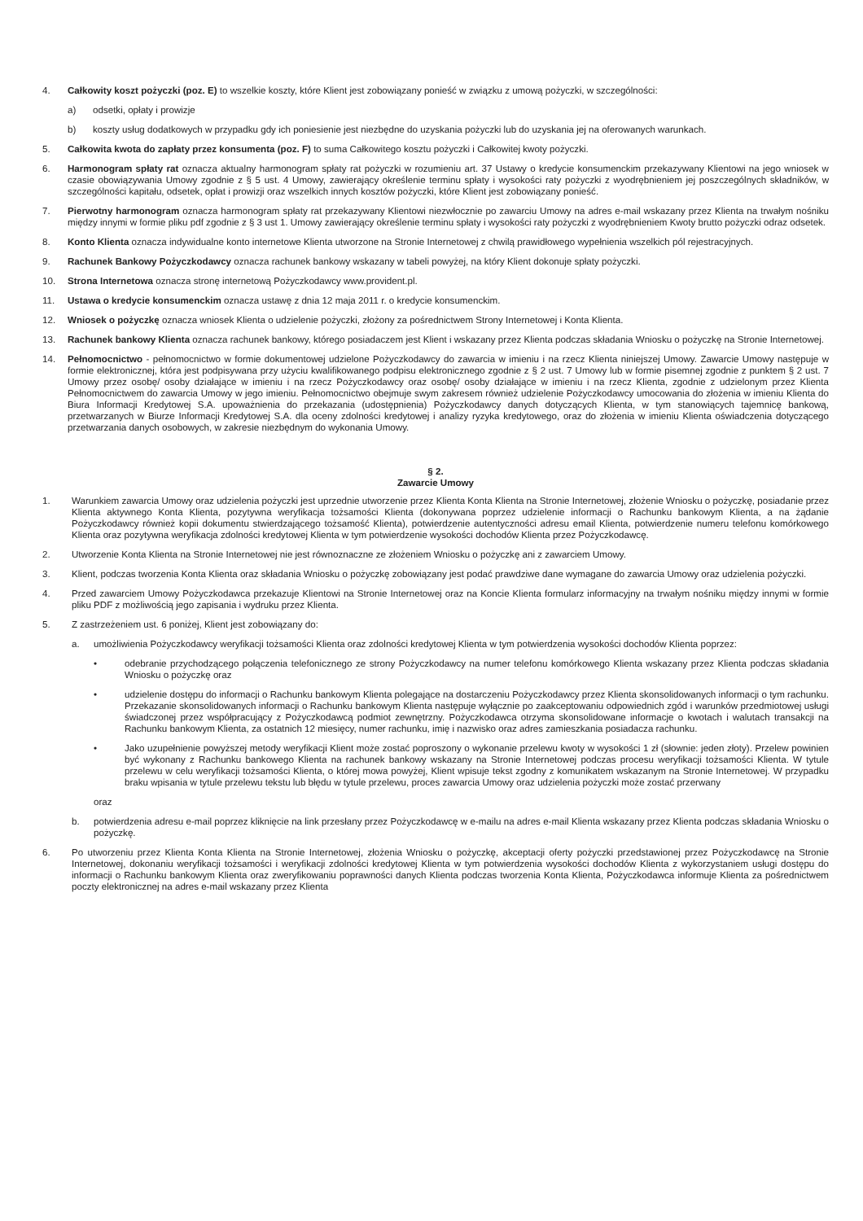4. Całkowity koszt pożyczki (poz. E) to wszelkie koszty, które Klient jest zobowiązany ponieść w związku z umową pożyczki, w szczególności:
a) odsetki, opłaty i prowizje
b) koszty usług dodatkowych w przypadku gdy ich poniesienie jest niezbędne do uzyskania pożyczki lub do uzyskania jej na oferowanych warunkach.
5. Całkowita kwota do zapłaty przez konsumenta (poz. F) to suma Całkowitego kosztu pożyczki i Całkowitej kwoty pożyczki.
6. Harmonogram spłaty rat oznacza aktualny harmonogram spłaty rat pożyczki w rozumieniu art. 37 Ustawy o kredycie konsumenckim przekazywany Klientowi na jego wniosek w czasie obowiązywania Umowy zgodnie z § 5 ust. 4 Umowy, zawierający określenie terminu spłaty i wysokości raty pożyczki z wyodrębnieniem jej poszczególnych składników, w szczególności kapitału, odsetek, opłat i prowizji oraz wszelkich innych kosztów pożyczki, które Klient jest zobowiązany ponieść.
7. Pierwotny harmonogram oznacza harmonogram spłaty rat przekazywany Klientowi niezwłocznie po zawarciu Umowy na adres e-mail wskazany przez Klienta na trwałym nośniku między innymi w formie pliku pdf zgodnie z § 3 ust 1. Umowy zawierający określenie terminu spłaty i wysokości raty pożyczki z wyodrębnieniem Kwoty brutto pożyczki odraz odsetek.
8. Konto Klienta oznacza indywidualne konto internetowe Klienta utworzone na Stronie Internetowej z chwilą prawidłowego wypełnienia wszelkich pól rejestracyjnych.
9. Rachunek Bankowy Pożyczkodawcy oznacza rachunek bankowy wskazany w tabeli powyżej, na który Klient dokonuje spłaty pożyczki.
10. Strona Internetowa oznacza stronę internetową Pożyczkodawcy www.provident.pl.
11. Ustawa o kredycie konsumenckim oznacza ustawę z dnia 12 maja 2011 r. o kredycie konsumenckim.
12. Wniosek o pożyczkę oznacza wniosek Klienta o udzielenie pożyczki, złożony za pośrednictwem Strony Internetowej i Konta Klienta.
13. Rachunek bankowy Klienta oznacza rachunek bankowy, którego posiadaczem jest Klient i wskazany przez Klienta podczas składania Wniosku o pożyczkę na Stronie Internetowej.
14. Pełnomocnictwo - pełnomocnictwo w formie dokumentowej udzielone Pożyczkodawcy do zawarcia w imieniu i na rzecz Klienta niniejszej Umowy. Zawarcie Umowy następuje w formie elektronicznej, która jest podpisywana przy użyciu kwalifikowanego podpisu elektronicznego zgodnie z § 2 ust. 7 Umowy lub w formie pisemnej zgodnie z punktem § 2 ust. 7 Umowy przez osobę/ osoby działające w imieniu i na rzecz Pożyczkodawcy oraz osobę/ osoby działające w imieniu i na rzecz Klienta, zgodnie z udzielonym przez Klienta Pełnomocnictwem do zawarcia Umowy w jego imieniu. Pełnomocnictwo obejmuje swym zakresem również udzielenie Pożyczkodawcy umocowania do złożenia w imieniu Klienta do Biura Informacji Kredytowej S.A. upoważnienia do przekazania (udostępnienia) Pożyczkodawcy danych dotyczących Klienta, w tym stanowiących tajemnicę bankową, przetwarzanych w Biurze Informacji Kredytowej S.A. dla oceny zdolności kredytowej i analizy ryzyka kredytowego, oraz do złożenia w imieniu Klienta oświadczenia dotyczącego przetwarzania danych osobowych, w zakresie niezbędnym do wykonania Umowy.
§ 2.
Zawarcie Umowy
1. Warunkiem zawarcia Umowy oraz udzielenia pożyczki jest uprzednie utworzenie przez Klienta Konta Klienta na Stronie Internetowej, złożenie Wniosku o pożyczkę, posiadanie przez Klienta aktywnego Konta Klienta, pozytywna weryfikacja tożsamości Klienta (dokonywana poprzez udzielenie informacji o Rachunku bankowym Klienta, a na żądanie Pożyczkodawcy również kopii dokumentu stwierdzającego tożsamość Klienta), potwierdzenie autentyczności adresu email Klienta, potwierdzenie numeru telefonu komórkowego Klienta oraz pozytywna weryfikacja zdolności kredytowej Klienta w tym potwierdzenie wysokości dochodów Klienta przez Pożyczkodawcę.
2. Utworzenie Konta Klienta na Stronie Internetowej nie jest równoznaczne ze złożeniem Wniosku o pożyczkę ani z zawarciem Umowy.
3. Klient, podczas tworzenia Konta Klienta oraz składania Wniosku o pożyczkę zobowiązany jest podać prawdziwe dane wymagane do zawarcia Umowy oraz udzielenia pożyczki.
4. Przed zawarciem Umowy Pożyczkodawca przekazuje Klientowi na Stronie Internetowej oraz na Koncie Klienta formularz informacyjny na trwałym nośniku między innymi w formie pliku PDF z możliwością jego zapisania i wydruku przez Klienta.
5. Z zastrzeżeniem ust. 6 poniżej, Klient jest zobowiązany do:
a. umożliwienia Pożyczkodawcy weryfikacji tożsamości Klienta oraz zdolności kredytowej Klienta w tym potwierdzenia wysokości dochodów Klienta poprzez:
• odebranie przychodzącego połączenia telefonicznego ze strony Pożyczkodawcy na numer telefonu komórkowego Klienta wskazany przez Klienta podczas składania Wniosku o pożyczkę oraz
• udzielenie dostępu do informacji o Rachunku bankowym Klienta polegające na dostarczeniu Pożyczkodawcy przez Klienta skonsolidowanych informacji o tym rachunku. Przekazanie skonsolidowanych informacji o Rachunku bankowym Klienta następuje wyłącznie po zaakceptowaniu odpowiednich zgód i warunków przedmiotowej usługi świadczonej przez współpracujący z Pożyczkodawcą podmiot zewnętrzny. Pożyczkodawca otrzyma skonsolidowane informacje o kwotach i walutach transakcji na Rachunku bankowym Klienta, za ostatnich 12 miesięcy, numer rachunku, imię i nazwisko oraz adres zamieszkania posiadacza rachunku.
• Jako uzupełnienie powyższej metody weryfikacji Klient może zostać poproszony o wykonanie przelewu kwoty w wysokości 1 zł (słownie: jeden złoty). Przelew powinien być wykonany z Rachunku bankowego Klienta na rachunek bankowy wskazany na Stronie Internetowej podczas procesu weryfikacji tożsamości Klienta. W tytule przelewu w celu weryfikacji tożsamości Klienta, o której mowa powyżej, Klient wpisuje tekst zgodny z komunikatem wskazanym na Stronie Internetowej. W przypadku braku wpisania w tytule przelewu tekstu lub błędu w tytule przelewu, proces zawarcia Umowy oraz udzielenia pożyczki może zostać przerwany
oraz
b. potwierdzenia adresu e-mail poprzez kliknięcie na link przesłany przez Pożyczkodawcę w e-mailu na adres e-mail Klienta wskazany przez Klienta podczas składania Wniosku o pożyczkę.
6. Po utworzeniu przez Klienta Konta Klienta na Stronie Internetowej, złożenia Wniosku o pożyczkę, akceptacji oferty pożyczki przedstawionej przez Pożyczkodawcę na Stronie Internetowej, dokonaniu weryfikacji tożsamości i weryfikacji zdolności kredytowej Klienta w tym potwierdzenia wysokości dochodów Klienta z wykorzystaniem usługi dostępu do informacji o Rachunku bankowym Klienta oraz zweryfikowaniu poprawności danych Klienta podczas tworzenia Konta Klienta, Pożyczkodawca informuje Klienta za pośrednictwem poczty elektronicznej na adres e-mail wskazany przez Klienta